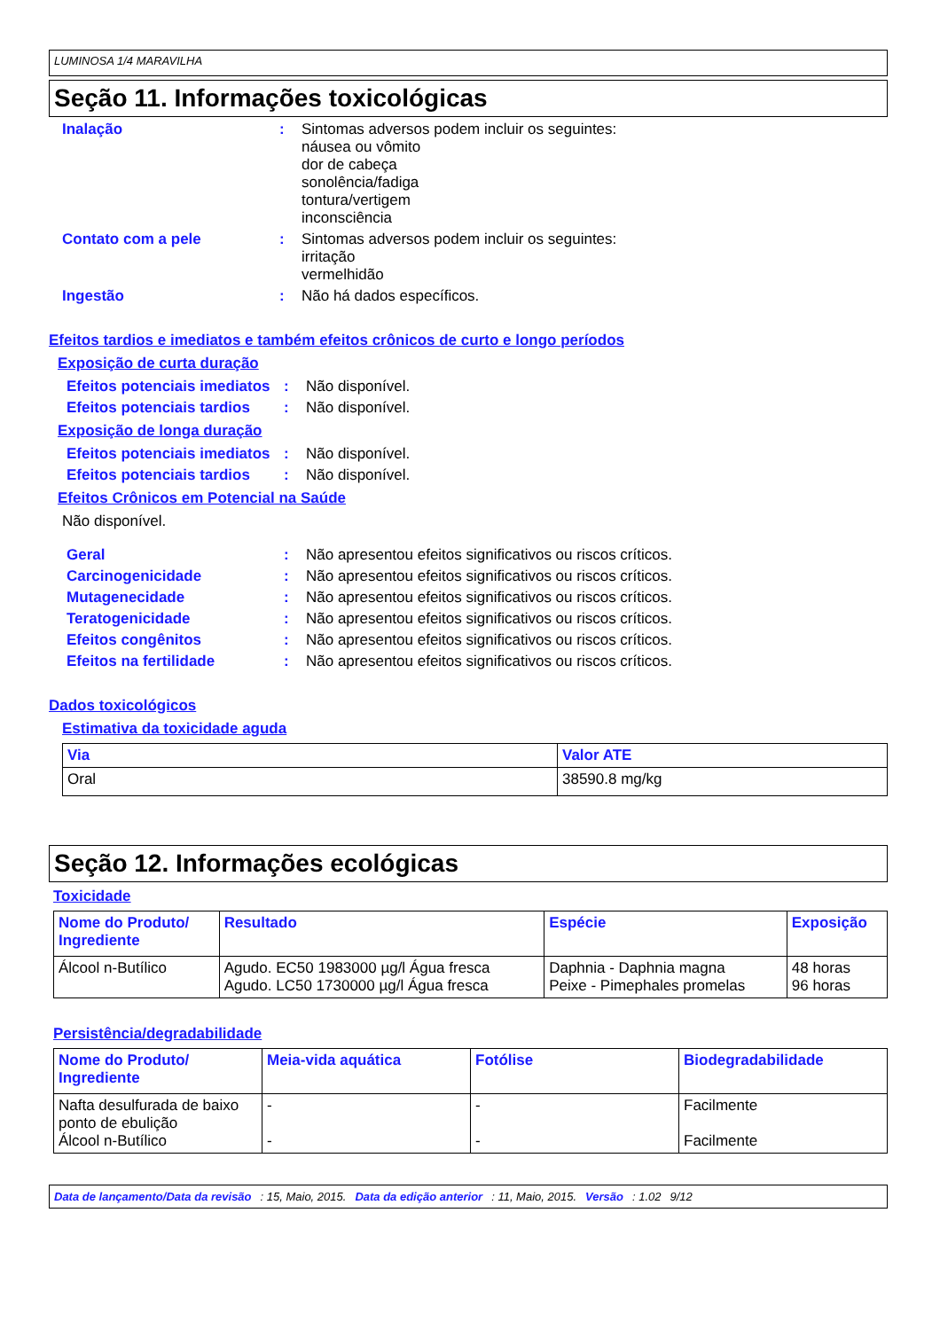LUMINOSA 1/4 MARAVILHA
Seção 11. Informações toxicológicas
Inalação : Sintomas adversos podem incluir os seguintes:
náusea ou vômito
dor de cabeça
sonolência/fadiga
tontura/vertigem
inconsciência
Contato com a pele : Sintomas adversos podem incluir os seguintes:
irritação
vermelhidão
Ingestão : Não há dados específicos.
Efeitos tardios e imediatos e também efeitos crônicos de curto e longo períodos
Exposição de curta duração
Efeitos potenciais imediatos
: Não disponível.
Efeitos potenciais tardios
: Não disponível.
Exposição de longa duração
Efeitos potenciais imediatos
: Não disponível.
Efeitos potenciais tardios
: Não disponível.
Efeitos Crônicos em Potencial na Saúde
Não disponível.
Geral : Não apresentou efeitos significativos ou riscos críticos.
Carcinogenicidade : Não apresentou efeitos significativos ou riscos críticos.
Mutagenecidade : Não apresentou efeitos significativos ou riscos críticos.
Teratogenicidade : Não apresentou efeitos significativos ou riscos críticos.
Efeitos congênitos : Não apresentou efeitos significativos ou riscos críticos.
Efeitos na fertilidade : Não apresentou efeitos significativos ou riscos críticos.
Dados toxicológicos
Estimativa da toxicidade aguda
| Via | Valor ATE |
| --- | --- |
| Oral | 38590.8 mg/kg |
Seção 12. Informações ecológicas
Toxicidade
| Nome do Produto/ Ingrediente | Resultado | Espécie | Exposição |
| --- | --- | --- | --- |
| Álcool n-Butílico | Agudo. EC50 1983000 µg/l Água fresca Agudo. LC50 1730000 µg/l Água fresca | Daphnia - Daphnia magna Peixe - Pimephales promelas | 48 horas 96 horas |
Persistência/degradabilidade
| Nome do Produto/ Ingrediente | Meia-vida aquática | Fotólise | Biodegradabilidade |
| --- | --- | --- | --- |
| Nafta desulfurada de baixo ponto de ebulição Álcool n-Butílico | - - | - - | Facilmente Facilmente |
Data de lançamento/Data da revisão: 15, Maio, 2015. Data da edição anterior: 11, Maio, 2015. Versão: 1.02 9/12